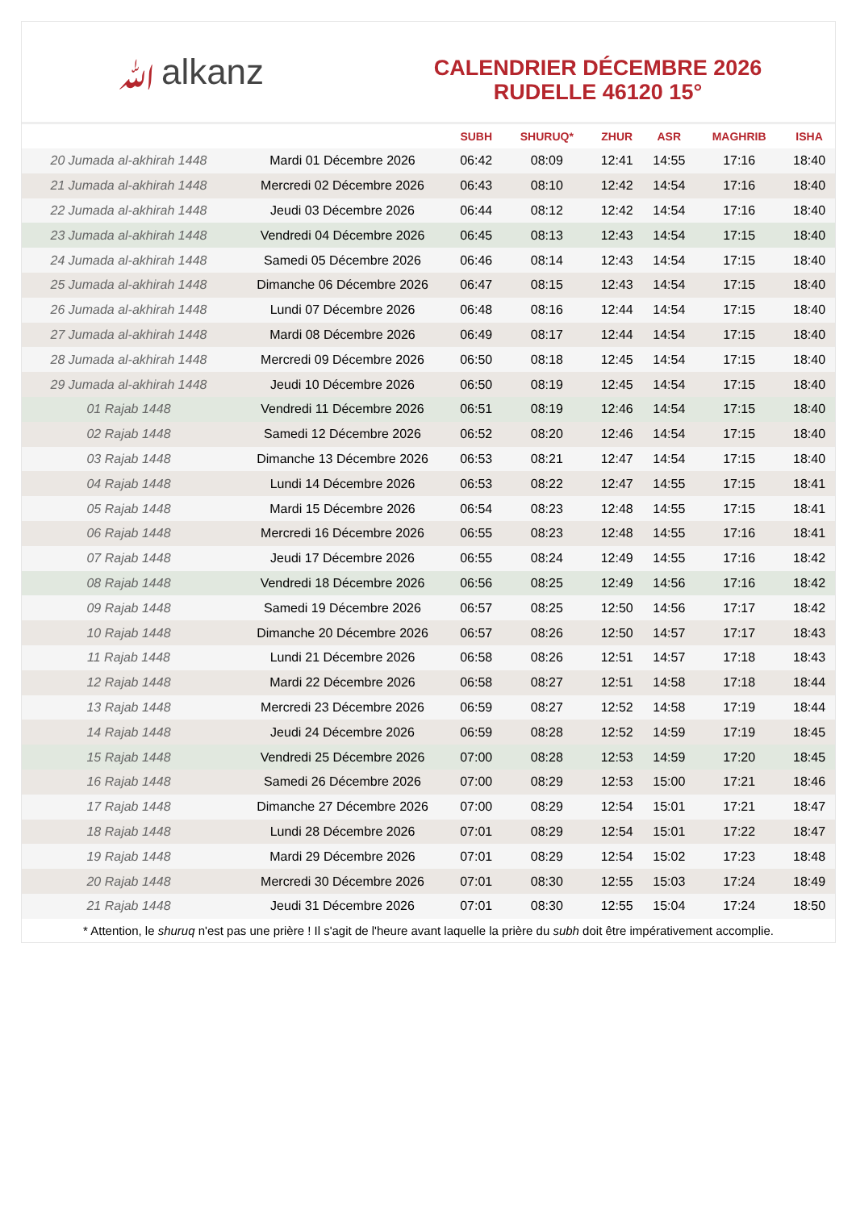ﷲalkanz
CALENDRIER DÉCEMBRE 2026
RUDELLE 46120 15°
| | | SUBH | SHURUQ* | ZHUR | ASR | MAGHRIB | ISHA |
| --- | --- | --- | --- | --- | --- | --- | --- |
| 20 Jumada al-akhirah 1448 | Mardi 01 Décembre 2026 | 06:42 | 08:09 | 12:41 | 14:55 | 17:16 | 18:40 |
| 21 Jumada al-akhirah 1448 | Mercredi 02 Décembre 2026 | 06:43 | 08:10 | 12:42 | 14:54 | 17:16 | 18:40 |
| 22 Jumada al-akhirah 1448 | Jeudi 03 Décembre 2026 | 06:44 | 08:12 | 12:42 | 14:54 | 17:16 | 18:40 |
| 23 Jumada al-akhirah 1448 | Vendredi 04 Décembre 2026 | 06:45 | 08:13 | 12:43 | 14:54 | 17:15 | 18:40 |
| 24 Jumada al-akhirah 1448 | Samedi 05 Décembre 2026 | 06:46 | 08:14 | 12:43 | 14:54 | 17:15 | 18:40 |
| 25 Jumada al-akhirah 1448 | Dimanche 06 Décembre 2026 | 06:47 | 08:15 | 12:43 | 14:54 | 17:15 | 18:40 |
| 26 Jumada al-akhirah 1448 | Lundi 07 Décembre 2026 | 06:48 | 08:16 | 12:44 | 14:54 | 17:15 | 18:40 |
| 27 Jumada al-akhirah 1448 | Mardi 08 Décembre 2026 | 06:49 | 08:17 | 12:44 | 14:54 | 17:15 | 18:40 |
| 28 Jumada al-akhirah 1448 | Mercredi 09 Décembre 2026 | 06:50 | 08:18 | 12:45 | 14:54 | 17:15 | 18:40 |
| 29 Jumada al-akhirah 1448 | Jeudi 10 Décembre 2026 | 06:50 | 08:19 | 12:45 | 14:54 | 17:15 | 18:40 |
| 01 Rajab 1448 | Vendredi 11 Décembre 2026 | 06:51 | 08:19 | 12:46 | 14:54 | 17:15 | 18:40 |
| 02 Rajab 1448 | Samedi 12 Décembre 2026 | 06:52 | 08:20 | 12:46 | 14:54 | 17:15 | 18:40 |
| 03 Rajab 1448 | Dimanche 13 Décembre 2026 | 06:53 | 08:21 | 12:47 | 14:54 | 17:15 | 18:40 |
| 04 Rajab 1448 | Lundi 14 Décembre 2026 | 06:53 | 08:22 | 12:47 | 14:55 | 17:15 | 18:41 |
| 05 Rajab 1448 | Mardi 15 Décembre 2026 | 06:54 | 08:23 | 12:48 | 14:55 | 17:15 | 18:41 |
| 06 Rajab 1448 | Mercredi 16 Décembre 2026 | 06:55 | 08:23 | 12:48 | 14:55 | 17:16 | 18:41 |
| 07 Rajab 1448 | Jeudi 17 Décembre 2026 | 06:55 | 08:24 | 12:49 | 14:55 | 17:16 | 18:42 |
| 08 Rajab 1448 | Vendredi 18 Décembre 2026 | 06:56 | 08:25 | 12:49 | 14:56 | 17:16 | 18:42 |
| 09 Rajab 1448 | Samedi 19 Décembre 2026 | 06:57 | 08:25 | 12:50 | 14:56 | 17:17 | 18:42 |
| 10 Rajab 1448 | Dimanche 20 Décembre 2026 | 06:57 | 08:26 | 12:50 | 14:57 | 17:17 | 18:43 |
| 11 Rajab 1448 | Lundi 21 Décembre 2026 | 06:58 | 08:26 | 12:51 | 14:57 | 17:18 | 18:43 |
| 12 Rajab 1448 | Mardi 22 Décembre 2026 | 06:58 | 08:27 | 12:51 | 14:58 | 17:18 | 18:44 |
| 13 Rajab 1448 | Mercredi 23 Décembre 2026 | 06:59 | 08:27 | 12:52 | 14:58 | 17:19 | 18:44 |
| 14 Rajab 1448 | Jeudi 24 Décembre 2026 | 06:59 | 08:28 | 12:52 | 14:59 | 17:19 | 18:45 |
| 15 Rajab 1448 | Vendredi 25 Décembre 2026 | 07:00 | 08:28 | 12:53 | 14:59 | 17:20 | 18:45 |
| 16 Rajab 1448 | Samedi 26 Décembre 2026 | 07:00 | 08:29 | 12:53 | 15:00 | 17:21 | 18:46 |
| 17 Rajab 1448 | Dimanche 27 Décembre 2026 | 07:00 | 08:29 | 12:54 | 15:01 | 17:21 | 18:47 |
| 18 Rajab 1448 | Lundi 28 Décembre 2026 | 07:01 | 08:29 | 12:54 | 15:01 | 17:22 | 18:47 |
| 19 Rajab 1448 | Mardi 29 Décembre 2026 | 07:01 | 08:29 | 12:54 | 15:02 | 17:23 | 18:48 |
| 20 Rajab 1448 | Mercredi 30 Décembre 2026 | 07:01 | 08:30 | 12:55 | 15:03 | 17:24 | 18:49 |
| 21 Rajab 1448 | Jeudi 31 Décembre 2026 | 07:01 | 08:30 | 12:55 | 15:04 | 17:24 | 18:50 |
* Attention, le shuruq n'est pas une prière ! Il s'agit de l'heure avant laquelle la prière du subh doit être impérativement accomplie.